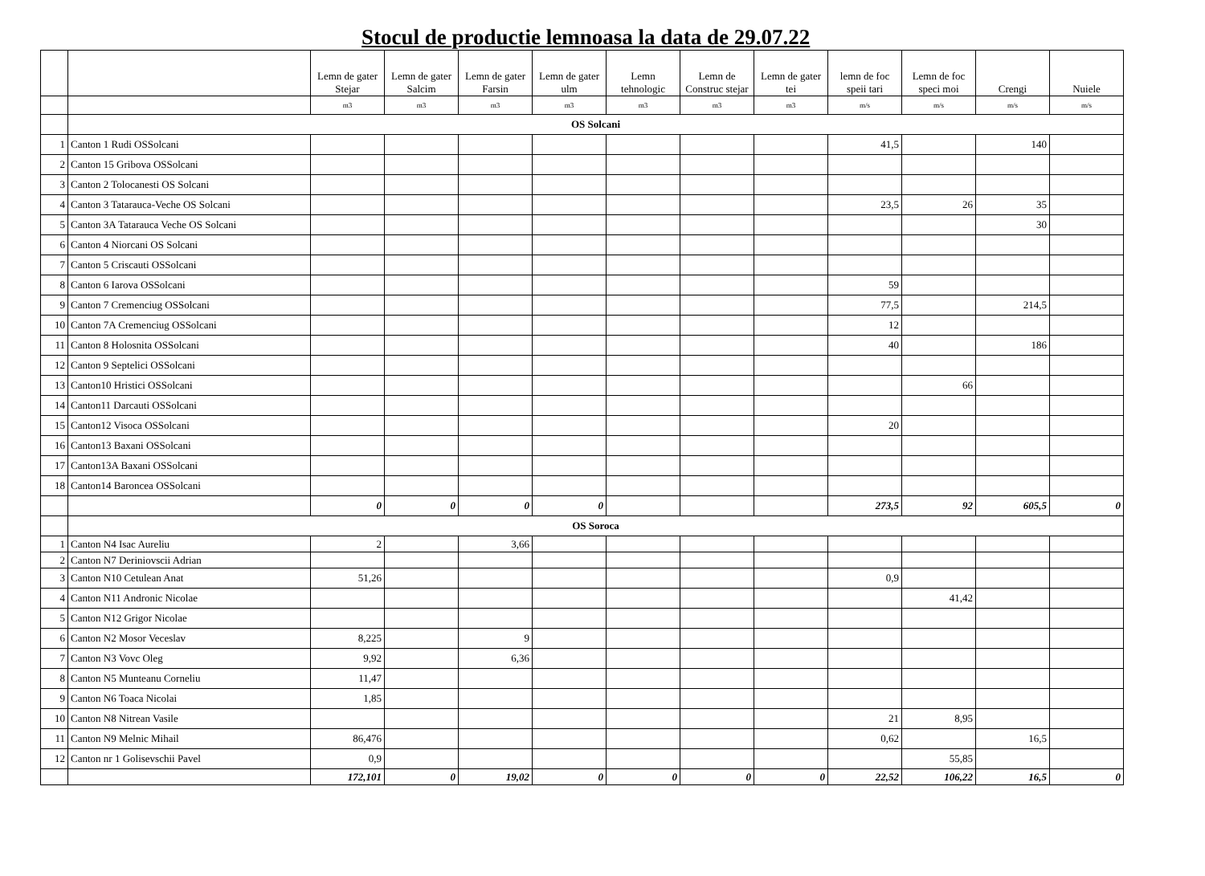Stocul de productie lemnoasa la data de 29.07.22
| | | Lemn de gater Stejar | Lemn de gater Salcim | Lemn de gater Farsin | Lemn de gater ulm | Lemn tehnologic | Lemn de Construc stejar | Lemn de gater tei | lemn de foc speii tari | Lemn de foc speci moi | Crengi | Nuiele |
| --- | --- | --- | --- | --- | --- | --- | --- | --- | --- | --- | --- | --- |
| | | m3 | m3 | m3 | m3 | m3 | m3 | m3 | m/s | m/s | m/s | m/s |
| | OS Solcani | | | | | | | | | | | |
| 1 | Canton 1 Rudi OSSolcani | | | | | | | | 41,5 | | 140 | |
| 2 | Canton 15 Gribova OSSolcani | | | | | | | | | | | |
| 3 | Canton 2 Tolocanesti OS Solcani | | | | | | | | | | | |
| 4 | Canton 3 Tatarauca-Veche OS Solcani | | | | | | | | 23,5 | 26 | 35 | |
| 5 | Canton 3A Tatarauca Veche OS Solcani | | | | | | | | | | 30 | |
| 6 | Canton 4 Niorcani OS Solcani | | | | | | | | | | | |
| 7 | Canton 5 Criscauti OSSolcani | | | | | | | | | | | |
| 8 | Canton 6 Iarova OSSolcani | | | | | | | | 59 | | | |
| 9 | Canton 7 Cremenciug OSSolcani | | | | | | | | 77,5 | | 214,5 | |
| 10 | Canton 7A Cremenciug OSSolcani | | | | | | | | 12 | | | |
| 11 | Canton 8 Holosnita OSSolcani | | | | | | | | 40 | | 186 | |
| 12 | Canton 9 Septelici OSSolcani | | | | | | | | | | | |
| 13 | Canton10 Hristici OSSolcani | | | | | | | | | 66 | | |
| 14 | Canton11 Darcauti OSSolcani | | | | | | | | | | | |
| 15 | Canton12 Visoca OSSolcani | | | | | | | | 20 | | | |
| 16 | Canton13 Baxani OSSolcani | | | | | | | | | | | |
| 17 | Canton13A Baxani OSSolcani | | | | | | | | | | | |
| 18 | Canton14 Baroncea OSSolcani | | | | | | | | | | | |
| | | 0 | 0 | 0 | 0 | | | | 273,5 | 92 | 605,5 | 0 |
| | OS Soroca | | | | | | | | | | | |
| 1 | Canton N4 Isac Aureliu | 2 | | 3,66 | | | | | | | | |
| 2 | Canton N7 Deriniovscii Adrian | | | | | | | | | | | |
| 3 | Canton N10 Cetulean Anat | 51,26 | | | | | | | 0,9 | | | |
| 4 | Canton N11 Andronic Nicolae | | | | | | | | | 41,42 | | |
| 5 | Canton N12 Grigor Nicolae | | | | | | | | | | | |
| 6 | Canton N2 Mosor Veceslav | 8,225 | | 9 | | | | | | | | |
| 7 | Canton N3 Vovc Oleg | 9,92 | | 6,36 | | | | | | | | |
| 8 | Canton N5 Munteanu Corneliu | 11,47 | | | | | | | | | | |
| 9 | Canton N6 Toaca Nicolai | 1,85 | | | | | | | | | | |
| 10 | Canton N8 Nitrean Vasile | | | | | | | | 21 | 8,95 | | |
| 11 | Canton N9 Melnic Mihail | 86,476 | | | | | | | 0,62 | | 16,5 | |
| 12 | Canton nr 1 Golisevschii Pavel | 0,9 | | | | | | | | 55,85 | | |
| | | 172,101 | 0 | 19,02 | 0 | 0 | 0 | 0 | 22,52 | 106,22 | 16,5 | 0 |